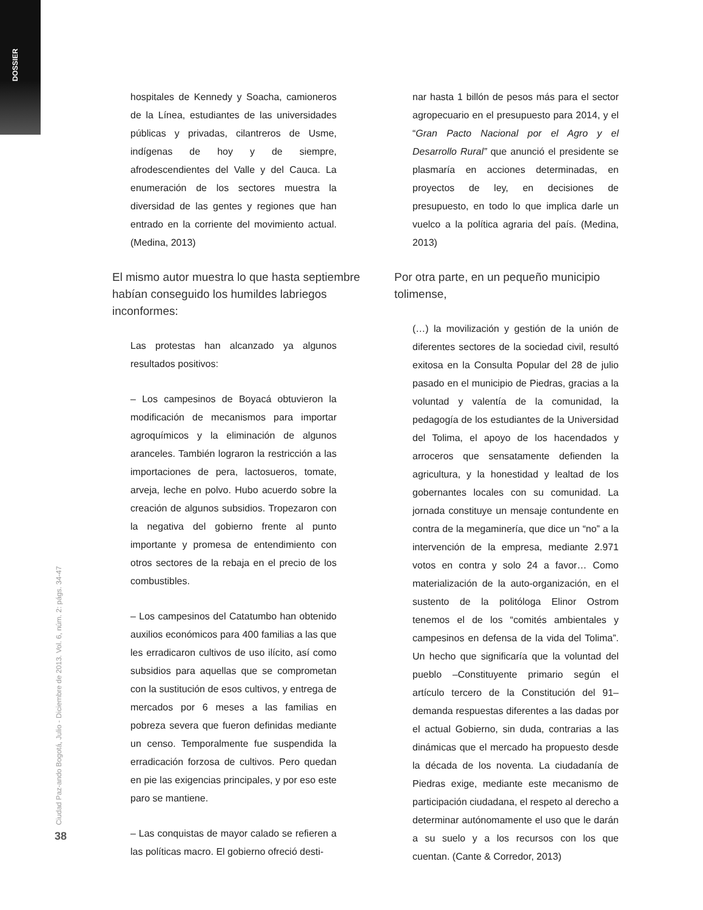DOSSIER
Ciudad Paz-ando Bogotá, Julio - Diciembre de 2013. Vol. 6, núm. 2: págs. 34-47
38
hospitales de Kennedy y Soacha, camioneros de la Línea, estudiantes de las universidades públicas y privadas, cilantreros de Usme, indígenas de hoy y de siempre, afrodescendientes del Valle y del Cauca. La enumeración de los sectores muestra la diversidad de las gentes y regiones que han entrado en la corriente del movimiento actual. (Medina, 2013)
El mismo autor muestra lo que hasta septiembre habían conseguido los humildes labriegos inconformes:
Las protestas han alcanzado ya algunos resultados positivos:
– Los campesinos de Boyacá obtuvieron la modificación de mecanismos para importar agroquímicos y la eliminación de algunos aranceles. También lograron la restricción a las importaciones de pera, lactosueros, tomate, arveja, leche en polvo. Hubo acuerdo sobre la creación de algunos subsidios. Tropezaron con la negativa del gobierno frente al punto importante y promesa de entendimiento con otros sectores de la rebaja en el precio de los combustibles.
– Los campesinos del Catatumbo han obtenido auxilios económicos para 400 familias a las que les erradicaron cultivos de uso ilícito, así como subsidios para aquellas que se comprometan con la sustitución de esos cultivos, y entrega de mercados por 6 meses a las familias en pobreza severa que fueron definidas mediante un censo. Temporalmente fue suspendida la erradicación forzosa de cultivos. Pero quedan en pie las exigencias principales, y por eso este paro se mantiene.
– Las conquistas de mayor calado se refieren a las políticas macro. El gobierno ofreció desti-
nar hasta 1 billón de pesos más para el sector agropecuario en el presupuesto para 2014, y el “Gran Pacto Nacional por el Agro y el Desarrollo Rural” que anunció el presidente se plasmaría en acciones determinadas, en proyectos de ley, en decisiones de presupuesto, en todo lo que implica darle un vuelco a la política agraria del país. (Medina, 2013)
Por otra parte, en un pequeño municipio tolimense,
(…) la movilización y gestión de la unión de diferentes sectores de la sociedad civil, resultó exitosa en la Consulta Popular del 28 de julio pasado en el municipio de Piedras, gracias a la voluntad y valentía de la comunidad, la pedagogía de los estudiantes de la Universidad del Tolima, el apoyo de los hacendados y arroceros que sensatamente defienden la agricultura, y la honestidad y lealtad de los gobernantes locales con su comunidad. La jornada constituye un mensaje contundente en contra de la megaminería, que dice un “no” a la intervención de la empresa, mediante 2.971 votos en contra y solo 24 a favor… Como materialización de la auto-organización, en el sustento de la politóloga Elinor Ostrom tenemos el de los “comités ambientales y campesinos en defensa de la vida del Tolima”. Un hecho que significaría que la voluntad del pueblo –Constituyente primario según el artículo tercero de la Constitución del 91– demanda respuestas diferentes a las dadas por el actual Gobierno, sin duda, contrarias a las dinámicas que el mercado ha propuesto desde la década de los noventa. La ciudadanía de Piedras exige, mediante este mecanismo de participación ciudadana, el respeto al derecho a determinar autónomamente el uso que le darán a su suelo y a los recursos con los que cuentan. (Cante & Corredor, 2013)